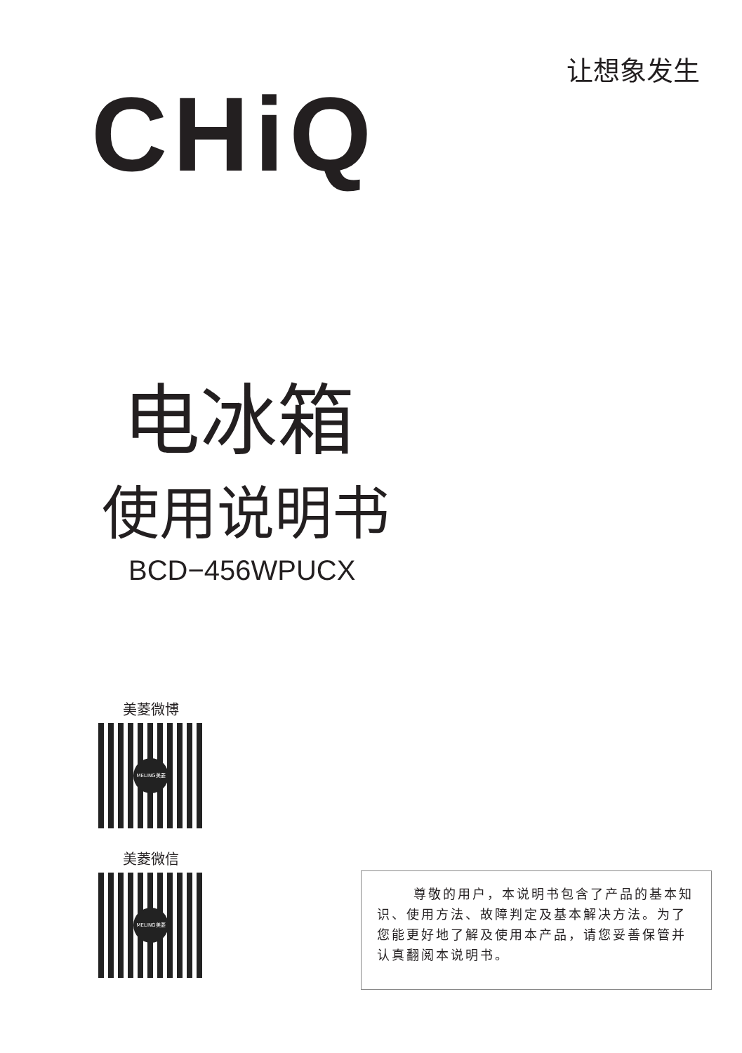让想象发生
CHiQ
电冰箱
使用说明书
BCD−456WPUCX
美菱微博
MELING美菱
美菱微信
MELING美菱
尊敬的用户，本说明书包含了产品的基本知识、使用方法、故障判定及基本解决方法。为了您能更好地了解及使用本产品，请您妥善保管并认真翻阅本说明书。